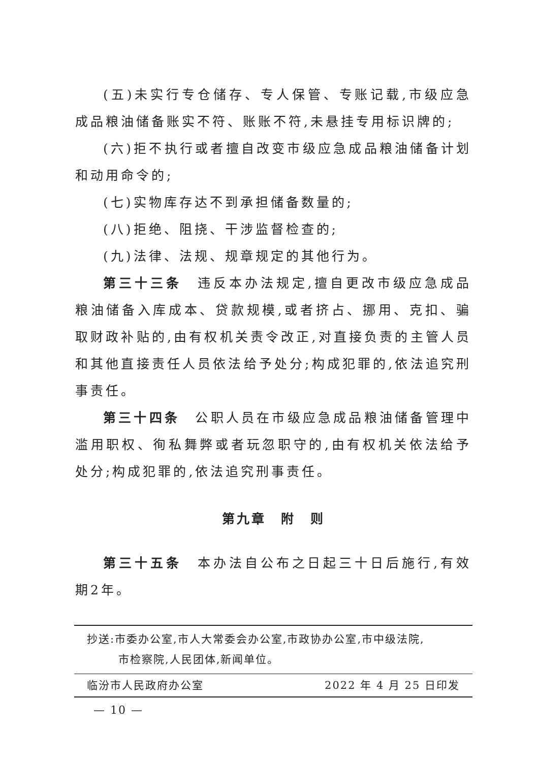(五)未实行专仓储存、专人保管、专账记载,市级应急成品粮油储备账实不符、账账不符,未悬挂专用标识牌的;
(六)拒不执行或者擅自改变市级应急成品粮油储备计划和动用命令的;
(七)实物库存达不到承担储备数量的;
(八)拒绝、阻挠、干涉监督检查的;
(九)法律、法规、规章规定的其他行为。
第三十三条　违反本办法规定,擅自更改市级应急成品粮油储备入库成本、贷款规模,或者挤占、挪用、克扣、骗取财政补贴的,由有权机关责令改正,对直接负责的主管人员和其他直接责任人员依法给予处分;构成犯罪的,依法追究刑事责任。
第三十四条　公职人员在市级应急成品粮油储备管理中滥用职权、徇私舞弊或者玩忽职守的,由有权机关依法给予处分;构成犯罪的,依法追究刑事责任。
第九章　附　则
第三十五条　本办法自公布之日起三十日后施行,有效期2年。
抄送:市委办公室,市人大常委会办公室,市政协办公室,市中级法院,
市检察院,人民团体,新闻单位。
临汾市人民政府办公室 2022 年 4 月 25 日印发
— 10 —